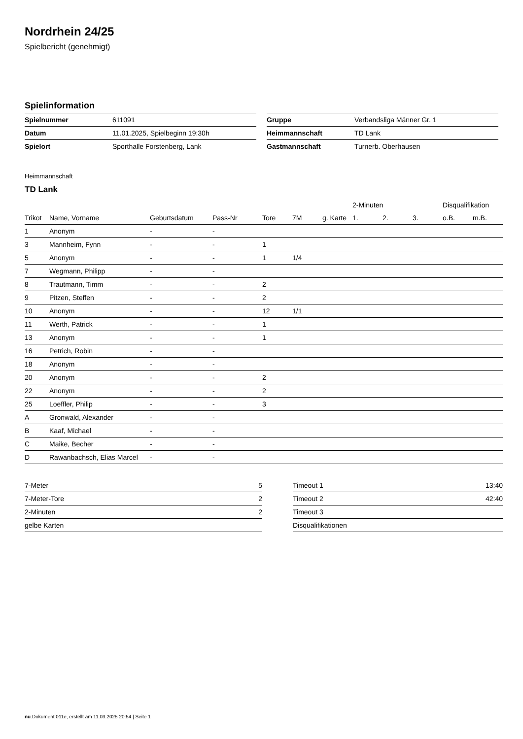Nordrhein 24/25
Spielbericht (genehmigt)
Spielinformation
| Spielnummer | 611091 |
| Datum | 11.01.2025, Spielbeginn 19:30h |
| Spielort | Sporthalle Forstenberg, Lank |
| Gruppe | Verbandsliga Männer Gr. 1 |
| Heimmannschaft | TD Lank |
| Gastmannschaft | Turnerb. Oberhausen |
Heimmannschaft
TD Lank
| | | | | | | | 2-Minuten | | | Disqualifikation | |
| --- | --- | --- | --- | --- | --- | --- | --- | --- | --- | --- | --- |
| Trikot | Name, Vorname | Geburtsdatum | Pass-Nr | Tore | 7M | g. Karte | 1. | 2. | 3. | o.B. | m.B. |
| 1 | Anonym | - | - | | | | | | | | |
| 3 | Mannheim, Fynn | - | - | 1 | | | | | | | |
| 5 | Anonym | - | - | 1 | 1/4 | | | | | | |
| 7 | Wegmann, Philipp | - | - | | | | | | | | |
| 8 | Trautmann, Timm | - | - | 2 | | | | | | | |
| 9 | Pitzen, Steffen | - | - | 2 | | | | | | | |
| 10 | Anonym | - | - | 12 | 1/1 | | | | | | |
| 11 | Werth, Patrick | - | - | 1 | | | | | | | |
| 13 | Anonym | - | - | 1 | | | | | | | |
| 16 | Petrich, Robin | - | - | | | | | | | | |
| 18 | Anonym | - | - | | | | | | | | |
| 20 | Anonym | - | - | 2 | | | | | | | |
| 22 | Anonym | - | - | 2 | | | | | | | |
| 25 | Loeffler, Philip | - | - | 3 | | | | | | | |
| A | Gronwald, Alexander | - | - | | | | | | | | |
| B | Kaaf, Michael | - | - | | | | | | | | |
| C | Maike, Becher | - | - | | | | | | | | |
| D | Rawanbachsch, Elias Marcel | - | - | | | | | | | | |
| 7-Meter | 5 |
| 7-Meter-Tore | 2 |
| 2-Minuten | 2 |
| gelbe Karten | |
| Timeout 1 | 13:40 |
| Timeout 2 | 42:40 |
| Timeout 3 | |
| Disqualifikationen | |
nu.Dokument 011e, erstellt am 11.03.2025 20:54 | Seite 1